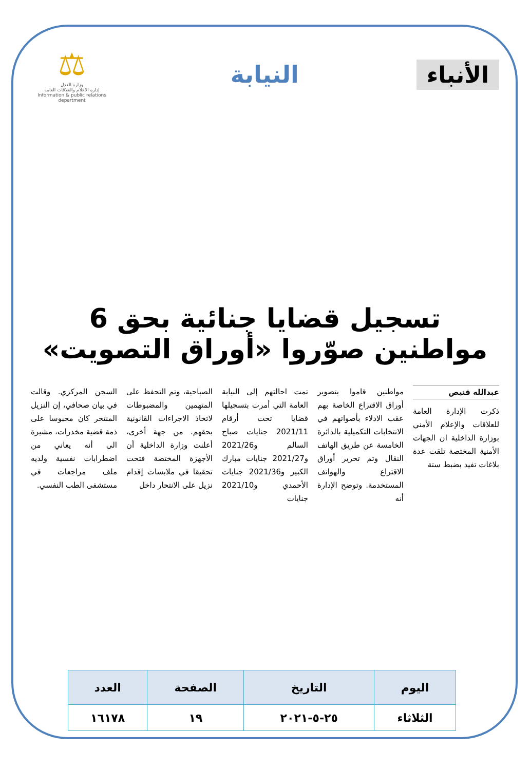الأنباء
النيابة
⚖
وزارة العدل
إدارة الاعلام والعلاقات العامة
Information & public relations department
تسجيل قضايا جنائية بحق 6 مواطنين صوّروا «أوراق التصويت»
عبدالله قنيص
ذكرت الإدارة العامة للعلاقات والإعلام الأمني بوزارة الداخلية ان الجهات الأمنية المختصة تلقت عدة بلاغات تفيد بضبط ستة
مواطنين قاموا بتصوير أوراق الاقتراع الخاصة بهم عقب الادلاء بأصواتهم في الانتخابات التكميلية بالدائرة الخامسة عن طريق الهاتف النقال وتم تحرير أوراق الاقتراع والهواتف المستخدمة. وتوضح الإدارة أنه
تمت احالتهم إلى النيابة العامة التي أمرت بتسجيلها قضايا تحت أرقام 2021/11 جنايات صباح السالم و2021/26 و2021/27 جنايات مبارك الكبير و2021/36 جنايات الأحمدي و2021/10 جنايات
الصباحية، وتم التحفظ على المتهمين والمضبوطات لاتخاذ الاجراءات القانونية بحقهم. من جهة أخرى، أعلنت وزارة الداخلية أن الأجهزة المختصة فتحت تحقيقا في ملابسات إقدام نزيل على الانتحار داخل
السجن المركزي. وقالت في بيان صحافي، إن النزيل المنتحر كان محبوسا على ذمة قضية مخدرات، مشيرة الى أنه يعاني من اضطرابات نفسية ولديه ملف مراجعات في مستشفى الطب النفسي.
| اليوم | التاريخ | الصفحة | العدد |
| --- | --- | --- | --- |
| الثلاثاء | ٢٥-٥-٢٠٢١ | ١٩ | ١٦١٧٨ |